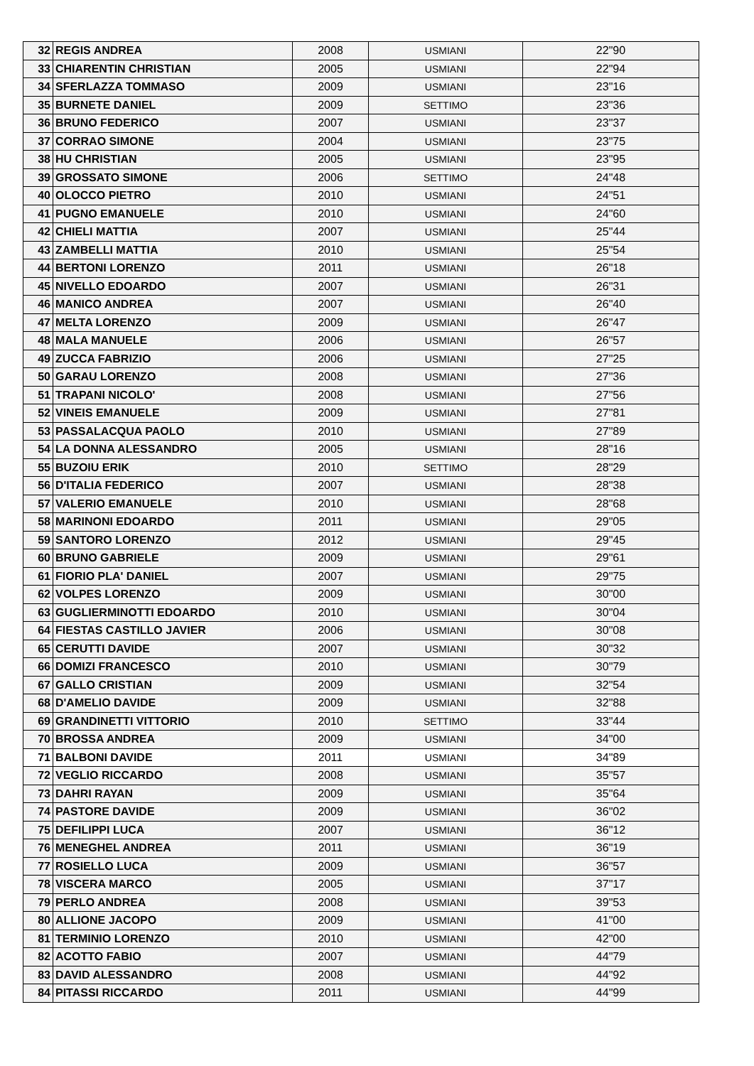| 32 | REGIS ANDREA | 2008 | USMIANI | 22"90 |
| 33 | CHIARENTIN CHRISTIAN | 2005 | USMIANI | 22"94 |
| 34 | SFERLAZZA TOMMASO | 2009 | USMIANI | 23"16 |
| 35 | BURNETE DANIEL | 2009 | SETTIMO | 23"36 |
| 36 | BRUNO FEDERICO | 2007 | USMIANI | 23"37 |
| 37 | CORRAO SIMONE | 2004 | USMIANI | 23"75 |
| 38 | HU CHRISTIAN | 2005 | USMIANI | 23"95 |
| 39 | GROSSATO SIMONE | 2006 | SETTIMO | 24"48 |
| 40 | OLOCCO PIETRO | 2010 | USMIANI | 24"51 |
| 41 | PUGNO EMANUELE | 2010 | USMIANI | 24"60 |
| 42 | CHIELI MATTIA | 2007 | USMIANI | 25"44 |
| 43 | ZAMBELLI MATTIA | 2010 | USMIANI | 25"54 |
| 44 | BERTONI LORENZO | 2011 | USMIANI | 26"18 |
| 45 | NIVELLO EDOARDO | 2007 | USMIANI | 26"31 |
| 46 | MANICO ANDREA | 2007 | USMIANI | 26"40 |
| 47 | MELTA LORENZO | 2009 | USMIANI | 26"47 |
| 48 | MALA MANUELE | 2006 | USMIANI | 26"57 |
| 49 | ZUCCA FABRIZIO | 2006 | USMIANI | 27"25 |
| 50 | GARAU LORENZO | 2008 | USMIANI | 27"36 |
| 51 | TRAPANI NICOLO' | 2008 | USMIANI | 27"56 |
| 52 | VINEIS EMANUELE | 2009 | USMIANI | 27"81 |
| 53 | PASSALACQUA PAOLO | 2010 | USMIANI | 27"89 |
| 54 | LA DONNA ALESSANDRO | 2005 | USMIANI | 28"16 |
| 55 | BUZOIU ERIK | 2010 | SETTIMO | 28"29 |
| 56 | D'ITALIA FEDERICO | 2007 | USMIANI | 28"38 |
| 57 | VALERIO EMANUELE | 2010 | USMIANI | 28"68 |
| 58 | MARINONI EDOARDO | 2011 | USMIANI | 29"05 |
| 59 | SANTORO LORENZO | 2012 | USMIANI | 29"45 |
| 60 | BRUNO GABRIELE | 2009 | USMIANI | 29"61 |
| 61 | FIORIO PLA' DANIEL | 2007 | USMIANI | 29"75 |
| 62 | VOLPES LORENZO | 2009 | USMIANI | 30"00 |
| 63 | GUGLIERMINOTTI EDOARDO | 2010 | USMIANI | 30"04 |
| 64 | FIESTAS CASTILLO JAVIER | 2006 | USMIANI | 30"08 |
| 65 | CERUTTI DAVIDE | 2007 | USMIANI | 30"32 |
| 66 | DOMIZI FRANCESCO | 2010 | USMIANI | 30"79 |
| 67 | GALLO CRISTIAN | 2009 | USMIANI | 32"54 |
| 68 | D'AMELIO DAVIDE | 2009 | USMIANI | 32"88 |
| 69 | GRANDINETTI VITTORIO | 2010 | SETTIMO | 33"44 |
| 70 | BROSSA ANDREA | 2009 | USMIANI | 34"00 |
| 71 | BALBONI DAVIDE | 2011 | USMIANI | 34"89 |
| 72 | VEGLIO RICCARDO | 2008 | USMIANI | 35"57 |
| 73 | DAHRI RAYAN | 2009 | USMIANI | 35"64 |
| 74 | PASTORE DAVIDE | 2009 | USMIANI | 36"02 |
| 75 | DEFILIPPI LUCA | 2007 | USMIANI | 36"12 |
| 76 | MENEGHEL ANDREA | 2011 | USMIANI | 36"19 |
| 77 | ROSIELLO LUCA | 2009 | USMIANI | 36"57 |
| 78 | VISCERA MARCO | 2005 | USMIANI | 37"17 |
| 79 | PERLO ANDREA | 2008 | USMIANI | 39"53 |
| 80 | ALLIONE JACOPO | 2009 | USMIANI | 41"00 |
| 81 | TERMINIO LORENZO | 2010 | USMIANI | 42"00 |
| 82 | ACOTTO FABIO | 2007 | USMIANI | 44"79 |
| 83 | DAVID ALESSANDRO | 2008 | USMIANI | 44"92 |
| 84 | PITASSI RICCARDO | 2011 | USMIANI | 44"99 |